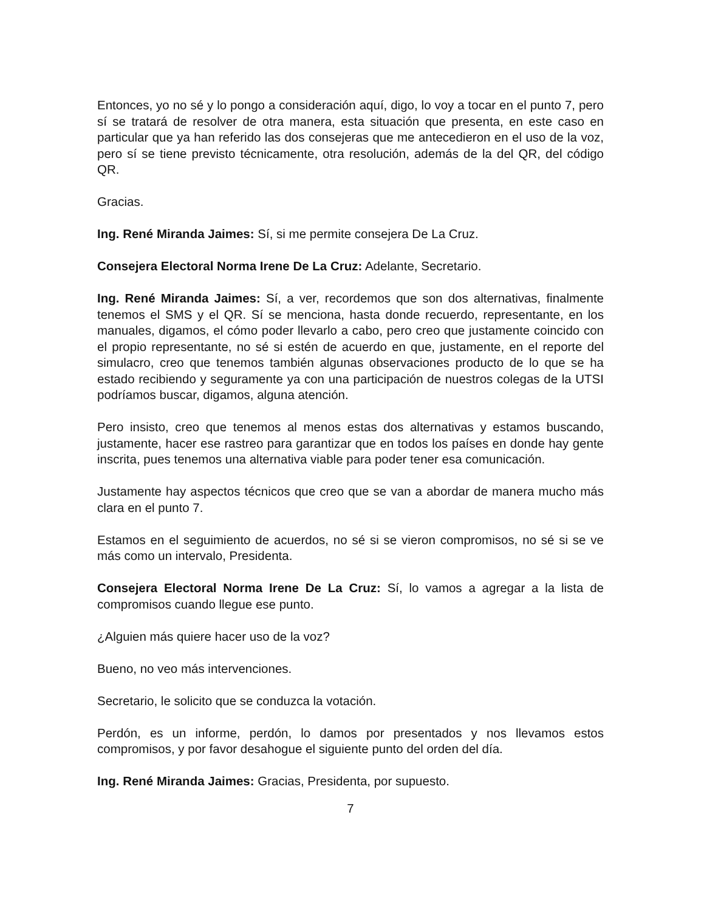Entonces, yo no sé y lo pongo a consideración aquí, digo, lo voy a tocar en el punto 7, pero sí se tratará de resolver de otra manera, esta situación que presenta, en este caso en particular que ya han referido las dos consejeras que me antecedieron en el uso de la voz, pero sí se tiene previsto técnicamente, otra resolución, además de la del QR, del código QR.
Gracias.
Ing. René Miranda Jaimes: Sí, si me permite consejera De La Cruz.
Consejera Electoral Norma Irene De La Cruz: Adelante, Secretario.
Ing. René Miranda Jaimes: Sí, a ver, recordemos que son dos alternativas, finalmente tenemos el SMS y el QR. Sí se menciona, hasta donde recuerdo, representante, en los manuales, digamos, el cómo poder llevarlo a cabo, pero creo que justamente coincido con el propio representante, no sé si estén de acuerdo en que, justamente, en el reporte del simulacro, creo que tenemos también algunas observaciones producto de lo que se ha estado recibiendo y seguramente ya con una participación de nuestros colegas de la UTSI podríamos buscar, digamos, alguna atención.
Pero insisto, creo que tenemos al menos estas dos alternativas y estamos buscando, justamente, hacer ese rastreo para garantizar que en todos los países en donde hay gente inscrita, pues tenemos una alternativa viable para poder tener esa comunicación.
Justamente hay aspectos técnicos que creo que se van a abordar de manera mucho más clara en el punto 7.
Estamos en el seguimiento de acuerdos, no sé si se vieron compromisos, no sé si se ve más como un intervalo, Presidenta.
Consejera Electoral Norma Irene De La Cruz: Sí, lo vamos a agregar a la lista de compromisos cuando llegue ese punto.
¿Alguien más quiere hacer uso de la voz?
Bueno, no veo más intervenciones.
Secretario, le solicito que se conduzca la votación.
Perdón, es un informe, perdón, lo damos por presentados y nos llevamos estos compromisos, y por favor desahogue el siguiente punto del orden del día.
Ing. René Miranda Jaimes: Gracias, Presidenta, por supuesto.
7